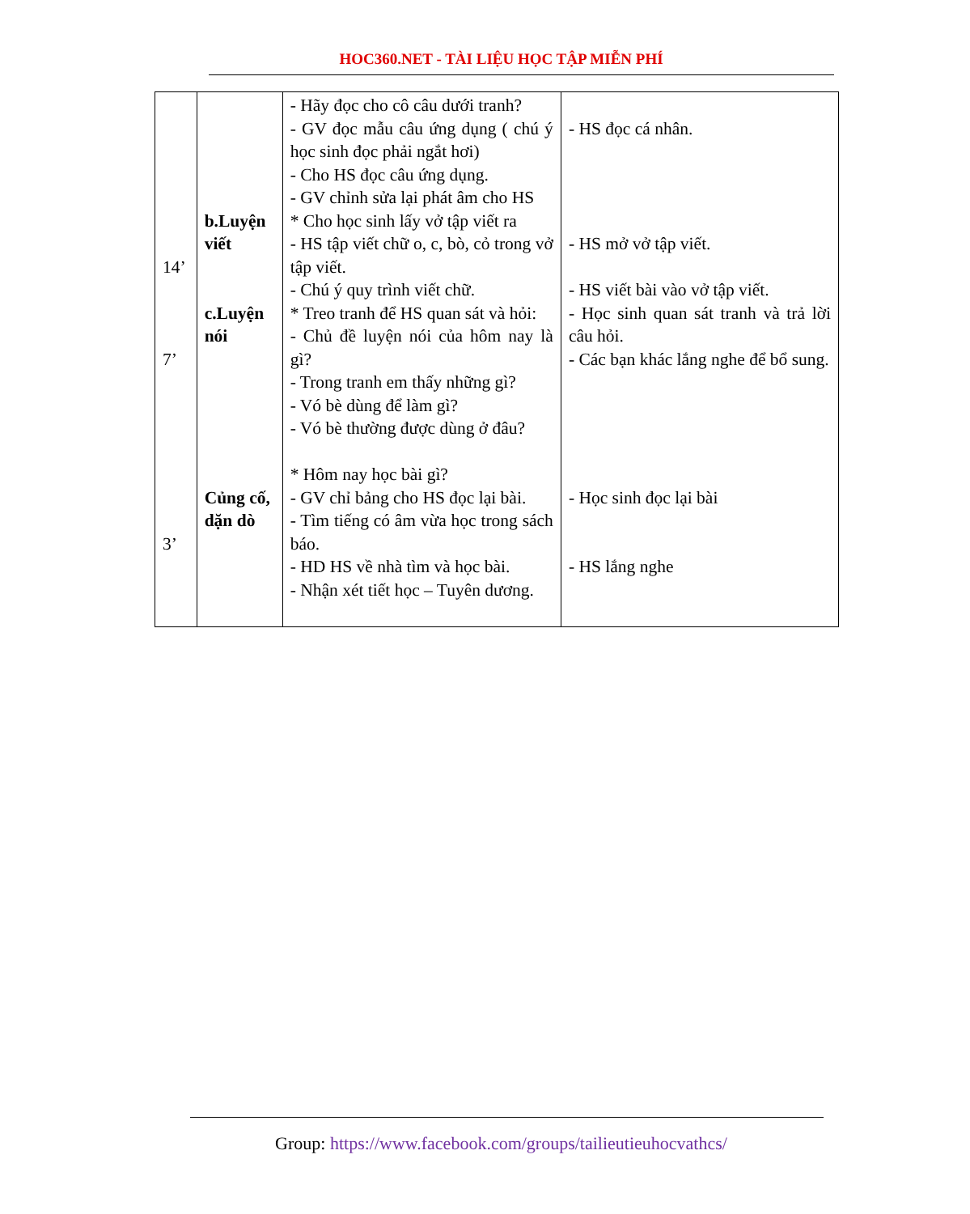HOC360.NET - TÀI LIỆU HỌC TẬP MIỄN PHÍ
| 14’ 7’ 3’ | b.Luyện viết c.Luyện nói Củng cố, dặn dò | - Hãy đọc cho cô câu dưới tranh? - GV đọc mẫu câu ứng dụng ( chú ý học sinh đọc phải ngắt hơi) - Cho HS đọc câu ứng dụng. - GV chỉnh sửa lại phát âm cho HS * Cho học sinh lấy vở tập viết ra - HS tập viết chữ o, c, bò, cỏ trong vở tập viết. - Chú ý quy trình viết chữ. * Treo tranh để HS quan sát và hỏi: - Chủ đề luyện nói của hôm nay là gì? - Trong tranh em thấy những gì? - Vó bè dùng để làm gì? - Vó bè thường được dùng ở đâu? * Hôm nay học bài gì? - GV chỉ bảng cho HS đọc lại bài. - Tìm tiếng có âm vừa học trong sách báo. - HD HS về nhà tìm và học bài. - Nhận xét tiết học – Tuyên dương. | - HS đọc cá nhân. - HS mở vở tập viết. - HS viết bài vào vở tập viết. - Học sinh quan sát tranh và trả lời câu hỏi. - Các bạn khác lắng nghe để bổ sung. - Học sinh đọc lại bài - HS lắng nghe |
Group: https://www.facebook.com/groups/tailieutieuhocvathcs/